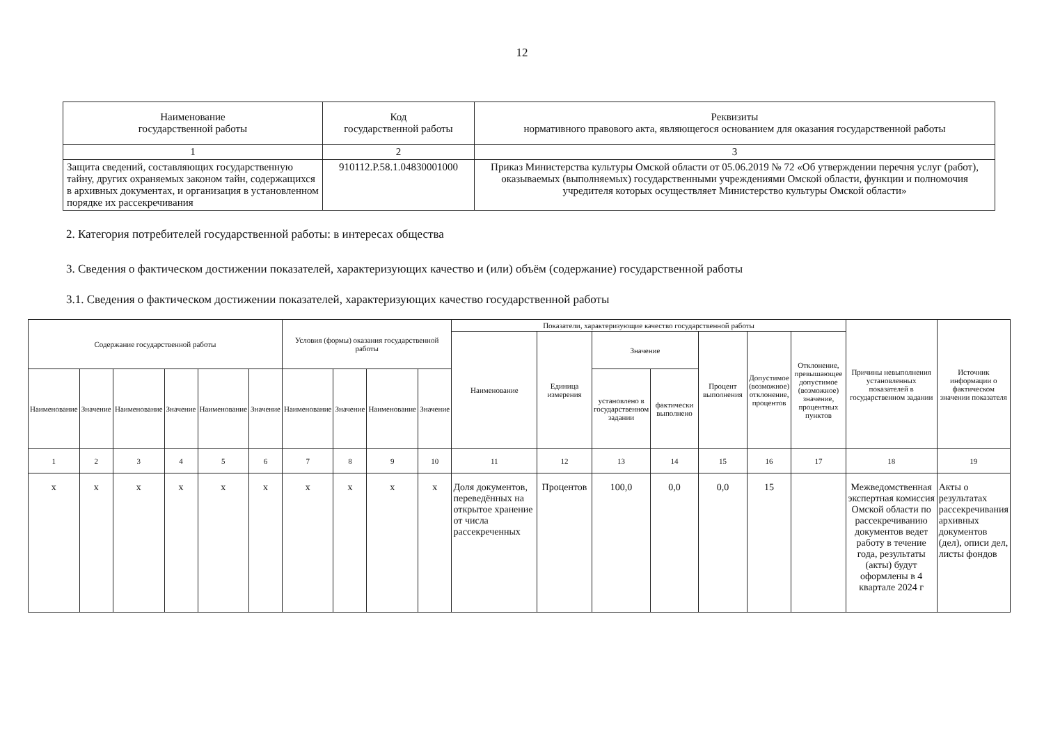12
| Наименование государственной работы | Код государственной работы | Реквизиты нормативного правового акта, являющегося основанием для оказания государственной работы |
| --- | --- | --- |
| 1 | 2 | 3 |
| Защита сведений, составляющих государственную тайну, других охраняемых законом тайн, содержащихся в архивных документах, и организация в установленном порядке их рассекречивания | 910112.Р.58.1.04830001000 | Приказ Министерства культуры Омской области от 05.06.2019 № 72 «Об утверждении перечня услуг (работ), оказываемых (выполняемых) государственными учреждениями Омской области, функции и полномочия учредителя которых осуществляет Министерство культуры Омской области» |
2. Категория потребителей государственной работы: в интересах общества
3. Сведения о фактическом достижении показателей, характеризующих качество и (или) объём (содержание) государственной работы
3.1. Сведения о фактическом достижении показателей, характеризующих качество государственной работы
| Содержание государственной работы | | | | | | Условия (формы) оказания государственной работы | | | | Показатели, характеризующие качество государственной работы | | | | | | | Причины невыполнения установленных показателей в государственном задании | Источник информации о фактическом значении показателя |
| --- | --- | --- | --- | --- | --- | --- | --- | --- | --- | --- | --- | --- | --- | --- | --- | --- | --- | --- |
| | | | | | | | | | | Наименование | Единица измерения | Значение | | Процент выполнения | Допустимое (возможное) отклонение, процентов | Отклонение, превышающее допустимое (возможное) значение, процентных пунктов | | |
| Наименование | Значение | Наименование | Значение | Наименование | Значение | Наименование | Значение | Наименование | Значение | | | установлено в государственном задании | фактически выполнено | | | | | |
| 1 | 2 | 3 | 4 | 5 | 6 | 7 | 8 | 9 | 10 | 11 | 12 | 13 | 14 | 15 | 16 | 17 | 18 | 19 |
| х | х | х | х | х | х | х | х | х | х | Доля документов, переведённых на открытое хранение от числа рассекреченных | Процентов | 100,0 | 0,0 | 0,0 | 15 | | Межведомственная экспертная комиссия Омской области по рассекречиванию документов ведет работу в течение года, результаты (акты) будут оформлены в 4 квартале 2024 г | Акты о результатах рассекречивания архивных документов (дел), описи дел, листы фондов |